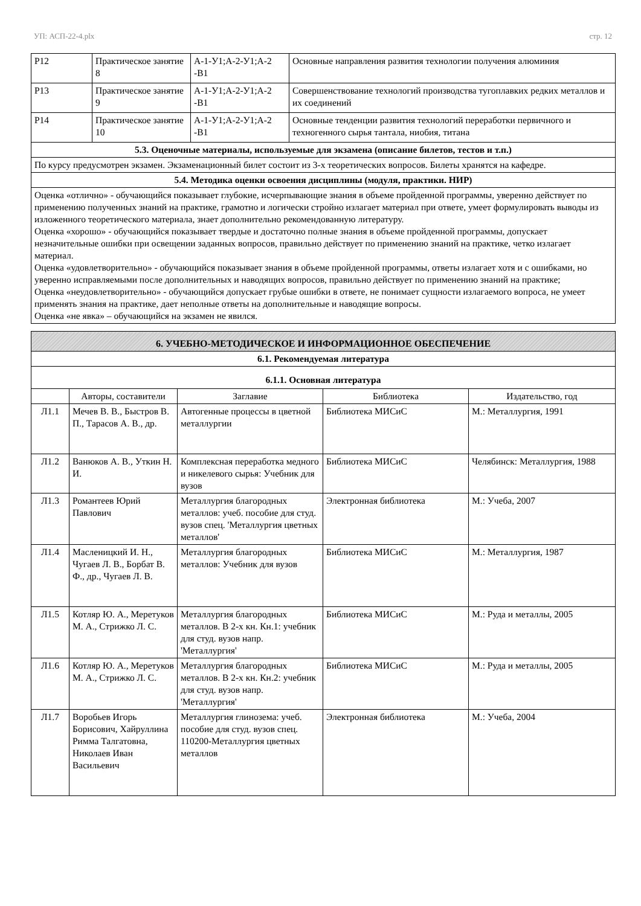УП: АСП-22-4.plx стр. 12
| Р12 | Практическое занятие 8 | А-1-У1;А-2-У1;А-2 -В1 | Основные направления развития технологии получения алюминия |
| Р13 | Практическое занятие 9 | А-1-У1;А-2-У1;А-2 -В1 | Совершенствование технологий производства тугоплавких редких металлов и их соединений |
| Р14 | Практическое занятие 10 | А-1-У1;А-2-У1;А-2 -В1 | Основные тенденции развития технологий переработки первичного и техногенного сырья тантала, ниобия, титана |
| 5.3. Оценочные материалы, используемые для экзамена (описание билетов, тестов и т.п.) | | | |
| По курсу предусмотрен экзамен. Экзаменационный билет состоит из 3-х теоретических вопросов. Билеты хранятся на кафедре. | | | |
| 5.4. Методика оценки освоения дисциплины (модуля, практики. НИР) | | | |
| Оценка «отлично» - обучающийся показывает глубокие, исчерпывающие знания в объеме пройденной программы, уверенно действует по применению полученных знаний на практике, грамотно и логически стройно излагает материал при ответе, умеет формулировать выводы из изложенного теоретического материала, знает дополнительно рекомендованную литературу. Оценка «хорошо» - обучающийся показывает твердые и достаточно полные знания в объеме пройденной программы, допускает незначительные ошибки при освещении заданных вопросов, правильно действует по применению знаний на практике, четко излагает материал. Оценка «удовлетворительно» - обучающийся показывает знания в объеме пройденной программы, ответы излагает хотя и с ошибками, но уверенно исправляемыми после дополнительных и наводящих вопросов, правильно действует по применению знаний на практике; Оценка «неудовлетворительно» - обучающийся допускает грубые ошибки в ответе, не понимает сущности излагаемого вопроса, не умеет применять знания на практике, дает неполные ответы на дополнительные и наводящие вопросы. Оценка «не явка» – обучающийся на экзамен не явился. | | | |
| 6. УЧЕБНО-МЕТОДИЧЕСКОЕ И ИНФОРМАЦИОННОЕ ОБЕСПЕЧЕНИЕ | | | | |
| 6.1. Рекомендуемая литература | | | | |
| 6.1.1. Основная литература | | | | |
| | Авторы, составители | Заглавие | Библиотека | Издательство, год |
| Л1.1 | Мечев В. В., Быстров В. П., Тарасов А. В., др. | Автогенные процессы в цветной металлургии | Библиотека МИСиС | М.: Металлургия, 1991 |
| Л1.2 | Ванюков А. В., Уткин Н. И. | Комплексная переработка медного и никелевого сырья: Учебник для вузов | Библиотека МИСиС | Челябинск: Металлургия, 1988 |
| Л1.3 | Романтеев Юрий Павлович | Металлургия благородных металлов: учеб. пособие для студ. вузов спец. 'Металлургия цветных металлов' | Электронная библиотека | М.: Учеба, 2007 |
| Л1.4 | Масленицкий И. Н., Чугаев Л. В., Борбат В. Ф., др., Чугаев Л. В. | Металлургия благородных металлов: Учебник для вузов | Библиотека МИСиС | М.: Металлургия, 1987 |
| Л1.5 | Котляр Ю. А., Меретуков М. А., Стрижко Л. С. | Металлургия благородных металлов. В 2-х кн. Кн.1: учебник для студ. вузов напр. 'Металлургия' | Библиотека МИСиС | М.: Руда и металлы, 2005 |
| Л1.6 | Котляр Ю. А., Меретуков М. А., Стрижко Л. С. | Металлургия благородных металлов. В 2-х кн. Кн.2: учебник для студ. вузов напр. 'Металлургия' | Библиотека МИСиС | М.: Руда и металлы, 2005 |
| Л1.7 | Воробьев Игорь Борисович, Хайруллина Римма Талгатовна, Николаев Иван Васильевич | Металлургия глинозема: учеб. пособие для студ. вузов спец. 110200-Металлургия цветных металлов | Электронная библиотека | М.: Учеба, 2004 |